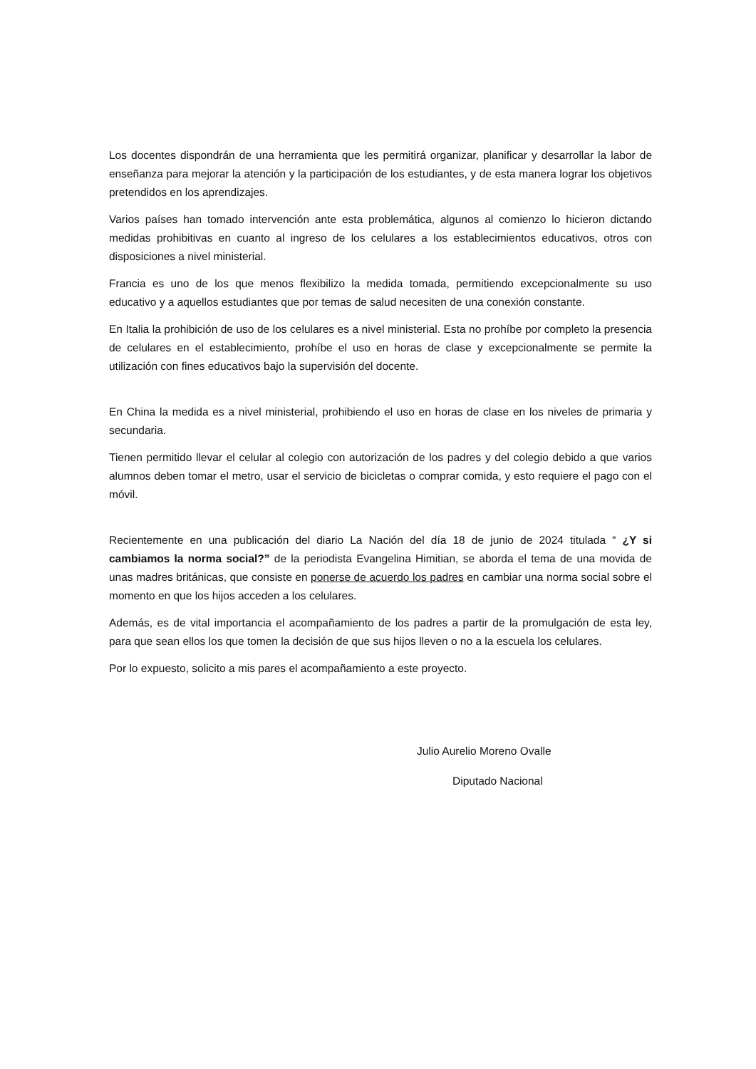Los docentes dispondrán de una herramienta que les permitirá organizar, planificar y desarrollar la labor de enseñanza para mejorar la atención y la participación de los estudiantes, y de esta manera lograr los objetivos pretendidos en los aprendizajes.
Varios países han tomado intervención ante esta problemática, algunos al comienzo lo hicieron dictando medidas prohibitivas en cuanto al ingreso de los celulares a los establecimientos educativos, otros con disposiciones a nivel ministerial.
Francia es uno de los que menos flexibilizo la medida tomada, permitiendo excepcionalmente su uso educativo y a aquellos estudiantes que por temas de salud necesiten de una conexión constante.
En Italia la prohibición de uso de los celulares es a nivel ministerial. Esta no prohíbe por completo la presencia de celulares en el establecimiento, prohíbe el uso en horas de clase y excepcionalmente se permite la utilización con fines educativos bajo la supervisión del docente.
En China la medida es a nivel ministerial, prohibiendo el uso en horas de clase en los niveles de primaria y secundaria.
Tienen permitido llevar el celular al colegio con autorización de los padres y del colegio debido a que varios alumnos deben tomar el metro, usar el servicio de bicicletas o comprar comida, y esto requiere el pago con el móvil.
Recientemente en una publicación del diario La Nación del día 18 de junio de 2024 titulada “ ¿Y si cambiamos la norma social?” de la periodista Evangelina Himitian, se aborda el tema de una movida de unas madres británicas, que consiste en ponerse de acuerdo los padres en cambiar una norma social sobre el momento en que los hijos acceden a los celulares.
Además, es de vital importancia el acompañamiento de los padres a partir de la promulgación de esta ley, para que sean ellos los que tomen la decisión de que sus hijos lleven o no a la escuela los celulares.
Por lo expuesto, solicito a mis pares el acompañamiento a este proyecto.
Julio Aurelio Moreno Ovalle
Diputado Nacional